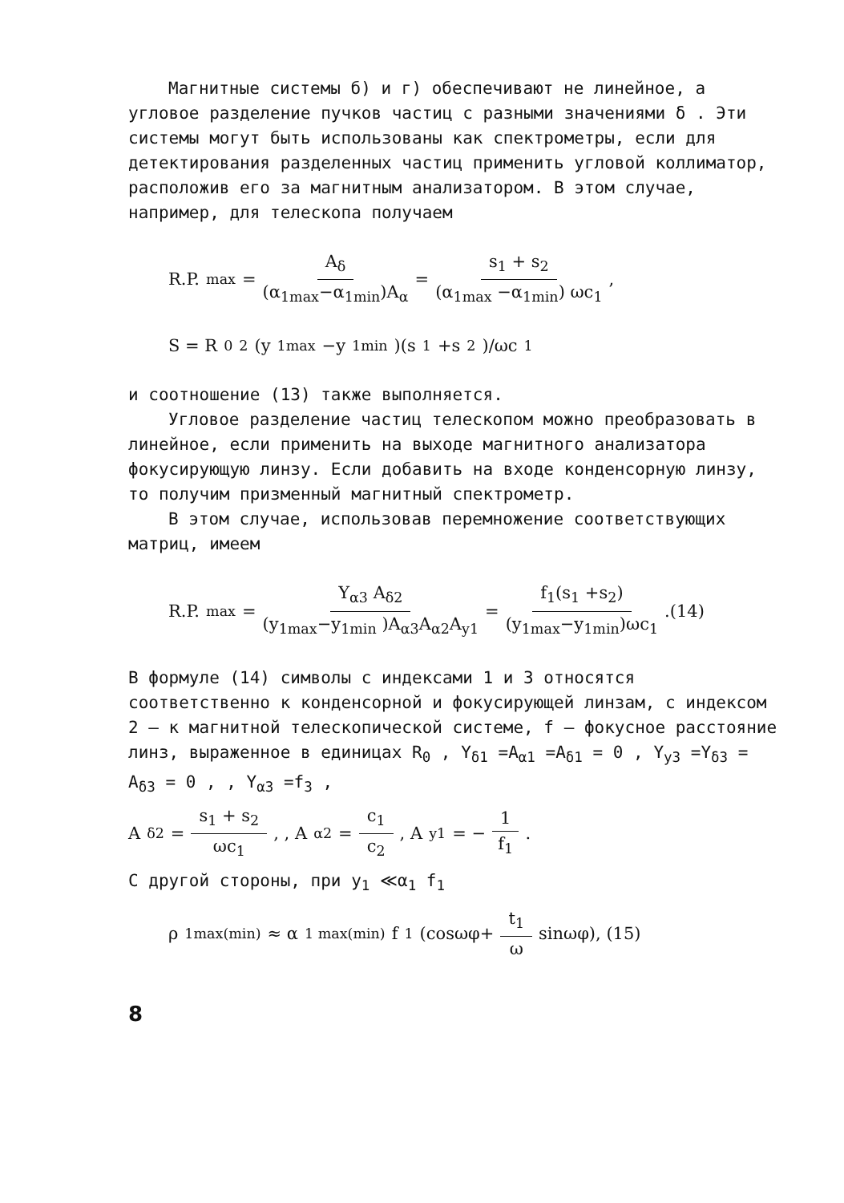Магнитные системы б) и г) обеспечивают не линейное, а угловое разделение пучков частиц с разными значениями δ . Эти системы могут быть использованы как спектрометры, если для детектирования разделенных частиц применить угловой коллиматор, расположив его за магнитным анализатором. В этом случае, например, для телескопа получаем
R.P.<sub>max</sub> = A<sub>δ</sub> (α<sub>1max</sub>−α<sub>1min</sub>)A<sub>α</sub> = s<sub>1</sub> + s<sub>2</sub> (α<sub>1max</sub> −α<sub>1min</sub>) ωc<sub>1</sub> ,
S = R<sub>0</sub><sup>2</sup> (y<sub>1max</sub> −y<sub>1min</sub> )(s<sub>1</sub> +s<sub>2</sub> )/ωc<sub>1</sub>
и соотношение (13) также выполняется.
Угловое разделение частиц телескопом можно преобразовать в линейное, если применить на выходе магнитного анализатора фокусирующую линзу. Если добавить на входе конденсорную линзу, то получим призменный магнитный спектрометр.
В этом случае, использовав перемножение соответствующих матриц, имеем
R.P.<sub>max</sub>= Y<sub>α3</sub> A<sub>δ2</sub> (y<sub>1max</sub>−y<sub>1min</sub> )A<sub>α3</sub>A<sub>α2</sub>A<sub>y1</sub> = f<sub>1</sub>(s<sub>1</sub> +s<sub>2</sub>) (y<sub>1max</sub>−y<sub>1min</sub>)ωc<sub>1</sub> .(14)
В формуле (14) символы с индексами 1 и 3 относятся соответственно к конденсорной и фокусирующей линзам, с индексом 2 – к магнитной телескопической системе, f – фокусное расстояние линз, выраженное в единицах R<sub>0</sub> , Y<sub>δ1</sub> =A<sub>α1</sub> =A<sub>δ1</sub> = 0 , Y<sub>y3</sub> =Y<sub>δ3</sub> = A<sub>δ3</sub> = 0 , , Y<sub>α3</sub> =f<sub>3</sub> ,
A<sub>δ2</sub> = s<sub>1</sub> + s<sub>2</sub> ωc<sub>1</sub> , , A<sub>α2</sub> = c<sub>1</sub> c<sub>2</sub>, A<sub>y1</sub> = − 1 f<sub>1</sub>.
С другой стороны, при y<sub>1</sub> ≪α<sub>1</sub> f<sub>1</sub>
ρ<sub>1max(min)</sub> ≈ α<sub>1 max(min)</sub> f<sub>1</sub>(cosωφ+ t<sub>1</sub> ω sinωφ), (15)
8